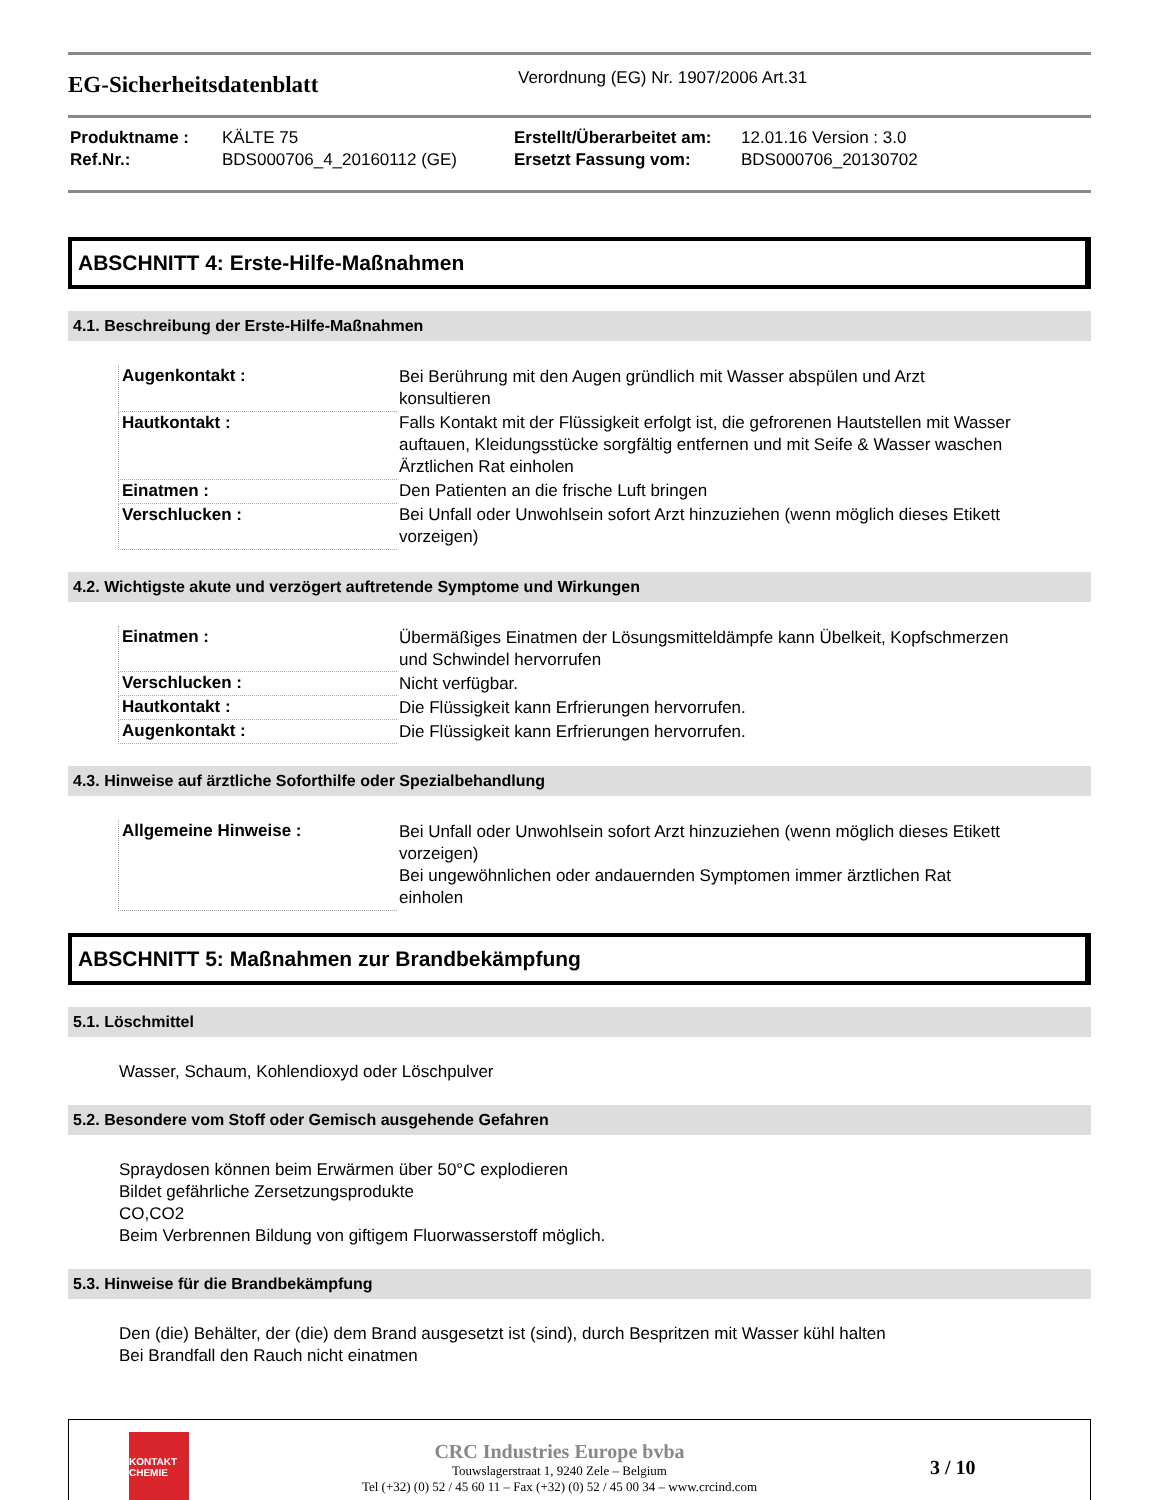EG-Sicherheitsdatenblatt
Verordnung (EG) Nr. 1907/2006 Art.31
| Produktname : | KÄLTE 75 | Erstellt/Überarbeitet am: | 12.01.16 Version : 3.0 |
| Ref.Nr.: | BDS000706_4_20160112 (GE) | Ersetzt Fassung vom: | BDS000706_20130702 |
ABSCHNITT 4: Erste-Hilfe-Maßnahmen
4.1. Beschreibung der Erste-Hilfe-Maßnahmen
| Augenkontakt : | Bei Berührung mit den Augen gründlich mit Wasser abspülen und Arzt konsultieren |
| Hautkontakt : | Falls Kontakt mit der Flüssigkeit erfolgt ist, die gefrorenen Hautstellen mit Wasser auftauen, Kleidungsstücke sorgfältig entfernen und mit Seife & Wasser waschen Ärztlichen Rat einholen |
| Einatmen : | Den Patienten an die frische Luft bringen |
| Verschlucken : | Bei Unfall oder Unwohlsein sofort Arzt hinzuziehen (wenn möglich dieses Etikett vorzeigen) |
4.2. Wichtigste akute und verzögert auftretende Symptome und Wirkungen
| Einatmen : | Übermäßiges Einatmen der Lösungsmitteldämpfe kann Übelkeit, Kopfschmerzen und Schwindel hervorrufen |
| Verschlucken : | Nicht verfügbar. |
| Hautkontakt : | Die Flüssigkeit kann Erfrierungen hervorrufen. |
| Augenkontakt : | Die Flüssigkeit kann Erfrierungen hervorrufen. |
4.3. Hinweise auf ärztliche Soforthilfe oder Spezialbehandlung
| Allgemeine Hinweise : | Bei Unfall oder Unwohlsein sofort Arzt hinzuziehen (wenn möglich dieses Etikett vorzeigen) Bei ungewöhnlichen oder andauernden Symptomen immer ärztlichen Rat einholen |
ABSCHNITT 5: Maßnahmen zur Brandbekämpfung
5.1. Löschmittel
Wasser, Schaum, Kohlendioxyd oder Löschpulver
5.2. Besondere vom Stoff oder Gemisch ausgehende Gefahren
Spraydosen können beim Erwärmen über 50°C explodieren
Bildet gefährliche Zersetzungsprodukte
CO,CO2
Beim Verbrennen Bildung von giftigem Fluorwasserstoff möglich.
5.3. Hinweise für die Brandbekämpfung
Den (die) Behälter, der (die) dem Brand ausgesetzt ist (sind), durch Bespritzen mit Wasser kühl halten
Bei Brandfall den Rauch nicht einatmen
KONTAKT CHEMIE
CRC Industries Europe bvba
Touwslagerstraat 1, 9240 Zele – Belgium
Tel (+32) (0) 52 / 45 60 11 – Fax (+32) (0) 52 / 45 00 34 – www.crcind.com
3 / 10